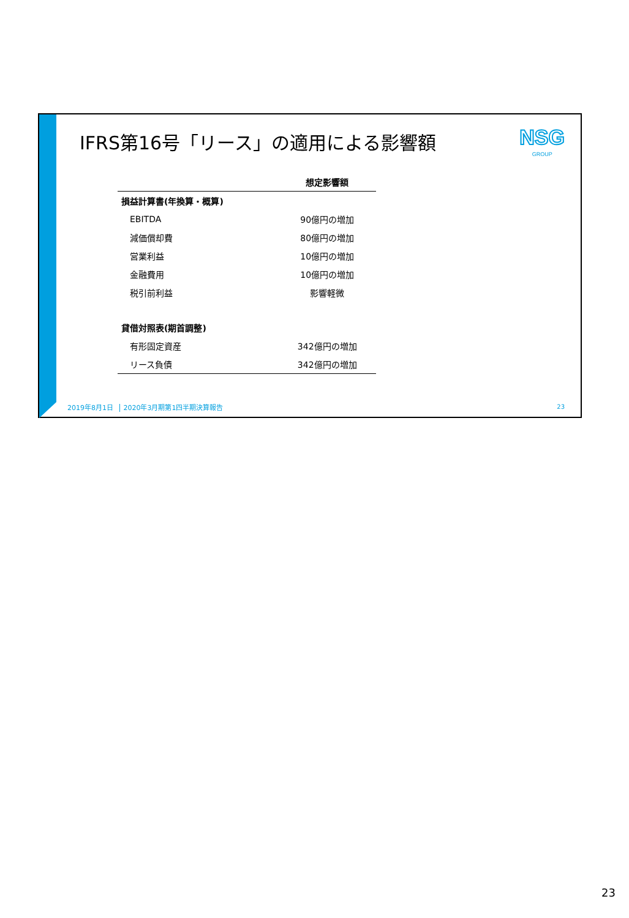IFRS第16号「リース」の適用による影響額
NSG
GROUP
| | 想定影響額 |
| 損益計算書(年換算・概算) | |
| EBITDA | 90億円の増加 |
| 減価償却費 | 80億円の増加 |
| 営業利益 | 10億円の増加 |
| 金融費用 | 10億円の増加 |
| 税引前利益 | 影響軽微 |
| 貸借対照表(期首調整) | |
| 有形固定資産 | 342億円の増加 |
| リース負債 | 342億円の増加 |
2019年8月1日 2020年3月期第1四半期決算報告
23
23